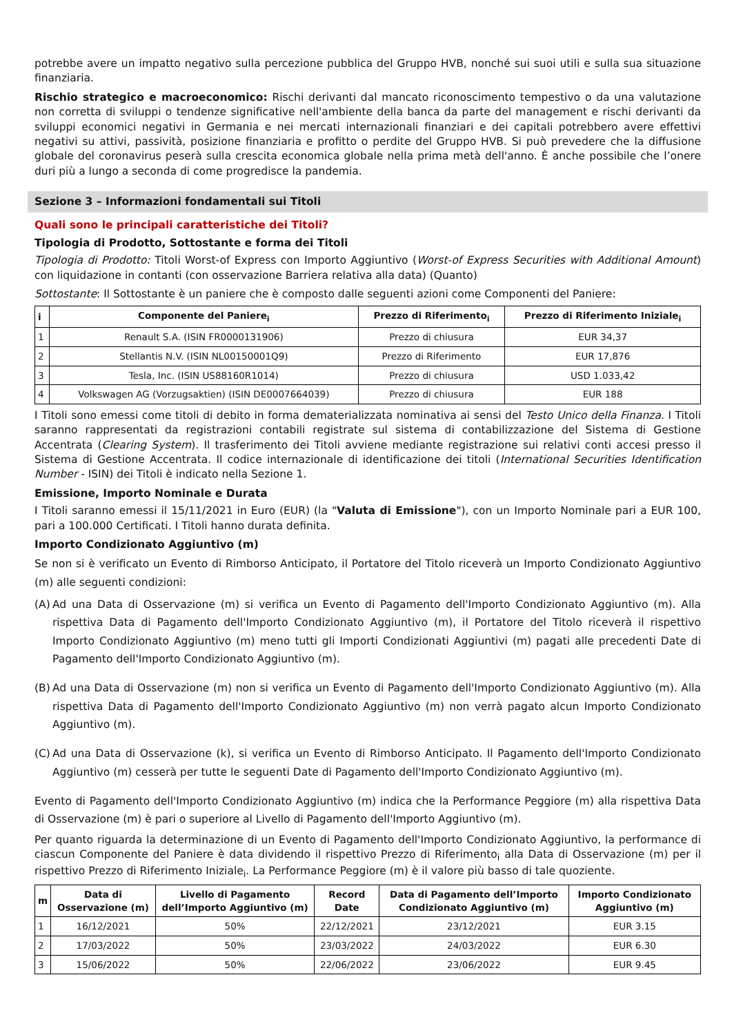potrebbe avere un impatto negativo sulla percezione pubblica del Gruppo HVB, nonché sui suoi utili e sulla sua situazione finanziaria.
Rischio strategico e macroeconomico: Rischi derivanti dal mancato riconoscimento tempestivo o da una valutazione non corretta di sviluppi o tendenze significative nell'ambiente della banca da parte del management e rischi derivanti da sviluppi economici negativi in Germania e nei mercati internazionali finanziari e dei capitali potrebbero avere effettivi negativi su attivi, passività, posizione finanziaria e profitto o perdite del Gruppo HVB. Si può prevedere che la diffusione globale del coronavirus peserà sulla crescita economica globale nella prima metà dell'anno. È anche possibile che l’onere duri più a lungo a seconda di come progredisce la pandemia.
Sezione 3 – Informazioni fondamentali sui Titoli
Quali sono le principali caratteristiche dei Titoli?
Tipologia di Prodotto, Sottostante e forma dei Titoli
Tipologia di Prodotto: Titoli Worst-of Express con Importo Aggiuntivo (Worst-of Express Securities with Additional Amount) con liquidazione in contanti (con osservazione Barriera relativa alla data) (Quanto)
Sottostante: Il Sottostante è un paniere che è composto dalle seguenti azioni come Componenti del Paniere:
| i | Componente del Paniere<sub>i</sub> | Prezzo di Riferimento<sub>i</sub> | Prezzo di Riferimento Iniziale<sub>i</sub> |
| --- | --- | --- | --- |
| 1 | Renault S.A. (ISIN FR0000131906) | Prezzo di chiusura | EUR 34,37 |
| 2 | Stellantis N.V. (ISIN NL00150001Q9) | Prezzo di Riferimento | EUR 17,876 |
| 3 | Tesla, Inc. (ISIN US88160R1014) | Prezzo di chiusura | USD 1.033,42 |
| 4 | Volkswagen AG (Vorzugsaktien) (ISIN DE0007664039) | Prezzo di chiusura | EUR 188 |
I Titoli sono emessi come titoli di debito in forma dematerializzata nominativa ai sensi del Testo Unico della Finanza. I Titoli saranno rappresentati da registrazioni contabili registrate sul sistema di contabilizzazione del Sistema di Gestione Accentrata (Clearing System). Il trasferimento dei Titoli avviene mediante registrazione sui relativi conti accesi presso il Sistema di Gestione Accentrata. Il codice internazionale di identificazione dei titoli (International Securities Identification Number - ISIN) dei Titoli è indicato nella Sezione 1.
Emissione, Importo Nominale e Durata
I Titoli saranno emessi il 15/11/2021 in Euro (EUR) (la "Valuta di Emissione"), con un Importo Nominale pari a EUR 100, pari a 100.000 Certificati. I Titoli hanno durata definita.
Importo Condizionato Aggiuntivo (m)
Se non si è verificato un Evento di Rimborso Anticipato, il Portatore del Titolo riceverà un Importo Condizionato Aggiuntivo (m) alle seguenti condizioni:
(A)
Ad una Data di Osservazione (m) si verifica un Evento di Pagamento dell'Importo Condizionato Aggiuntivo (m). Alla rispettiva Data di Pagamento dell'Importo Condizionato Aggiuntivo (m), il Portatore del Titolo riceverà il rispettivo Importo Condizionato Aggiuntivo (m) meno tutti gli Importi Condizionati Aggiuntivi (m) pagati alle precedenti Date di Pagamento dell'Importo Condizionato Aggiuntivo (m).
(B)
Ad una Data di Osservazione (m) non si verifica un Evento di Pagamento dell'Importo Condizionato Aggiuntivo (m). Alla rispettiva Data di Pagamento dell'Importo Condizionato Aggiuntivo (m) non verrà pagato alcun Importo Condizionato Aggiuntivo (m).
(C)
Ad una Data di Osservazione (k), si verifica un Evento di Rimborso Anticipato. Il Pagamento dell'Importo Condizionato Aggiuntivo (m) cesserà per tutte le seguenti Date di Pagamento dell'Importo Condizionato Aggiuntivo (m).
Evento di Pagamento dell'Importo Condizionato Aggiuntivo (m) indica che la Performance Peggiore (m) alla rispettiva Data di Osservazione (m) è pari o superiore al Livello di Pagamento dell'Importo Aggiuntivo (m).
Per quanto riguarda la determinazione di un Evento di Pagamento dell'Importo Condizionato Aggiuntivo, la performance di ciascun Componente del Paniere è data dividendo il rispettivo Prezzo di Riferimento<sub>i</sub> alla Data di Osservazione (m) per il rispettivo Prezzo di Riferimento Iniziale<sub>i</sub>. La Performance Peggiore (m) è il valore più basso di tale quoziente.
| m | Data di Osservazione (m) | Livello di Pagamento dell’Importo Aggiuntivo (m) | Record Date | Data di Pagamento dell’Importo Condizionato Aggiuntivo (m) | Importo Condizionato Aggiuntivo (m) |
| --- | --- | --- | --- | --- | --- |
| 1 | 16/12/2021 | 50% | 22/12/2021 | 23/12/2021 | EUR 3.15 |
| 2 | 17/03/2022 | 50% | 23/03/2022 | 24/03/2022 | EUR 6.30 |
| 3 | 15/06/2022 | 50% | 22/06/2022 | 23/06/2022 | EUR 9.45 |